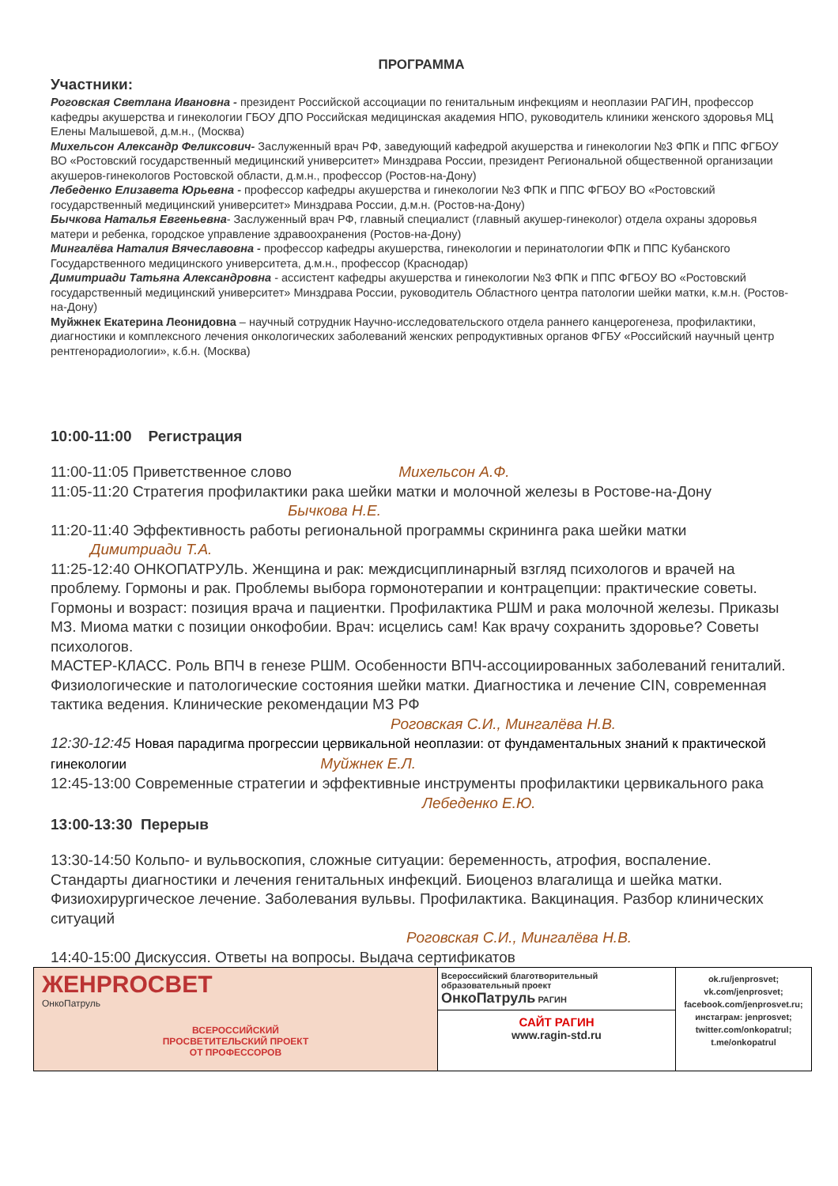ПРОГРАММА
Участники:
Роговская Светлана Ивановна - президент Российской ассоциации по генитальным инфекциям и неоплазии РАГИН, профессор кафедры акушерства и гинекологии ГБОУ ДПО Российская медицинская академия НПО, руководитель клиники женского здоровья МЦ Елены Малышевой, д.м.н., (Москва)
Михельсон Александр Феликсович- Заслуженный врач РФ, заведующий кафедрой акушерства и гинекологии №3 ФПК и ППС ФГБОУ ВО «Ростовский государственный медицинский университет» Минздрава России, президент Региональной общественной организации акушеров-гинекологов Ростовской области, д.м.н., профессор (Ростов-на-Дону)
Лебеденко Елизавета Юрьевна - профессор кафедры акушерства и гинекологии №3 ФПК и ППС ФГБОУ ВО «Ростовский государственный медицинский университет» Минздрава России, д.м.н. (Ростов-на-Дону)
Бычкова Наталья Евгеньевна- Заслуженный врач РФ, главный специалист (главный акушер-гинеколог) отдела охраны здоровья матери и ребенка, городское управление здравоохранения (Ростов-на-Дону)
Мингалёва Наталия Вячеславовна - профессор кафедры акушерства, гинекологии и перинатологии ФПК и ППС Кубанского Государственного медицинского университета, д.м.н., профессор (Краснодар)
Димитриади Татьяна Александровна - ассистент кафедры акушерства и гинекологии №3 ФПК и ППС ФГБОУ ВО «Ростовский государственный медицинский университет» Минздрава России, руководитель Областного центра патологии шейки матки, к.м.н. (Ростов-на-Дону)
Муйжнек Екатерина Леонидовна – научный сотрудник Научно-исследовательского отдела раннего канцерогенеза, профилактики, диагностики и комплексного лечения онкологических заболеваний женских репродуктивных органов ФГБУ «Российский научный центр рентгенорадиологии», к.б.н. (Москва)
10:00-11:00 Регистрация
11:00-11:05 Приветственное слово Михельсон А.Ф.
11:05-11:20 Стратегия профилактики рака шейки матки и молочной железы в Ростове-на-Дону Бычкова Н.Е.
11:20-11:40 Эффективность работы региональной программы скрининга рака шейки матки Димитриади Т.А.
11:25-12:40 ОНКОПАТРУЛЬ. Женщина и рак: междисциплинарный взгляд психологов и врачей на проблему. Гормоны и рак. Проблемы выбора гормонотерапии и контрацепции: практические советы. Гормоны и возраст: позиция врача и пациентки. Профилактика РШМ и рака молочной железы. Приказы МЗ. Миома матки с позиции онкофобии. Врач: исцелись сам! Как врачу сохранить здоровье? Советы психологов.
МАСТЕР-КЛАСС. Роль ВПЧ в генезе РШМ. Особенности ВПЧ-ассоциированных заболеваний гениталий. Физиологические и патологические состояния шейки матки. Диагностика и лечение CIN, современная тактика ведения. Клинические рекомендации МЗ РФ Роговская С.И., Мингалёва Н.В.
12:30-12:45 Новая парадигма прогрессии цервикальной неоплазии: от фундаментальных знаний к практической гинекологии Муйжнек Е.Л.
12:45-13:00 Современные стратегии и эффективные инструменты профилактики цервикального рака
Лебеденко Е.Ю.
13:00-13:30 Перерыв
13:30-14:50 Кольпо- и вульвоскопия, сложные ситуации: беременность, атрофия, воспаление. Стандарты диагностики и лечения генитальных инфекций. Биоценоз влагалища и шейка матки. Физиохирургическое лечение. Заболевания вульвы. Профилактика. Вакцинация. Разбор клинических ситуаций
Роговская С.И., Мингалёва Н.В.
14:40-15:00 Дискуссия. Ответы на вопросы. Выдача сертификатов
| ЖЕНPROСВЕТ ОнкоПатруль ВСЕРОССИЙСКИЙ ПРОСВЕТИТЕЛЬСКИЙ ПРОЕКТ ОТ ПРОФЕССОРОВ | Всероссийский благотворительный образовательный проект ОнкоПатруль РАГИН САЙТ РАГИН www.ragin-std.ru | ok.ru/jenprosvet; vk.com/jenprosvet; facebook.com/jenprosvet.ru; инстаграм: jenprosvet; twitter.com/onkopatrul; t.me/onkopatrul |